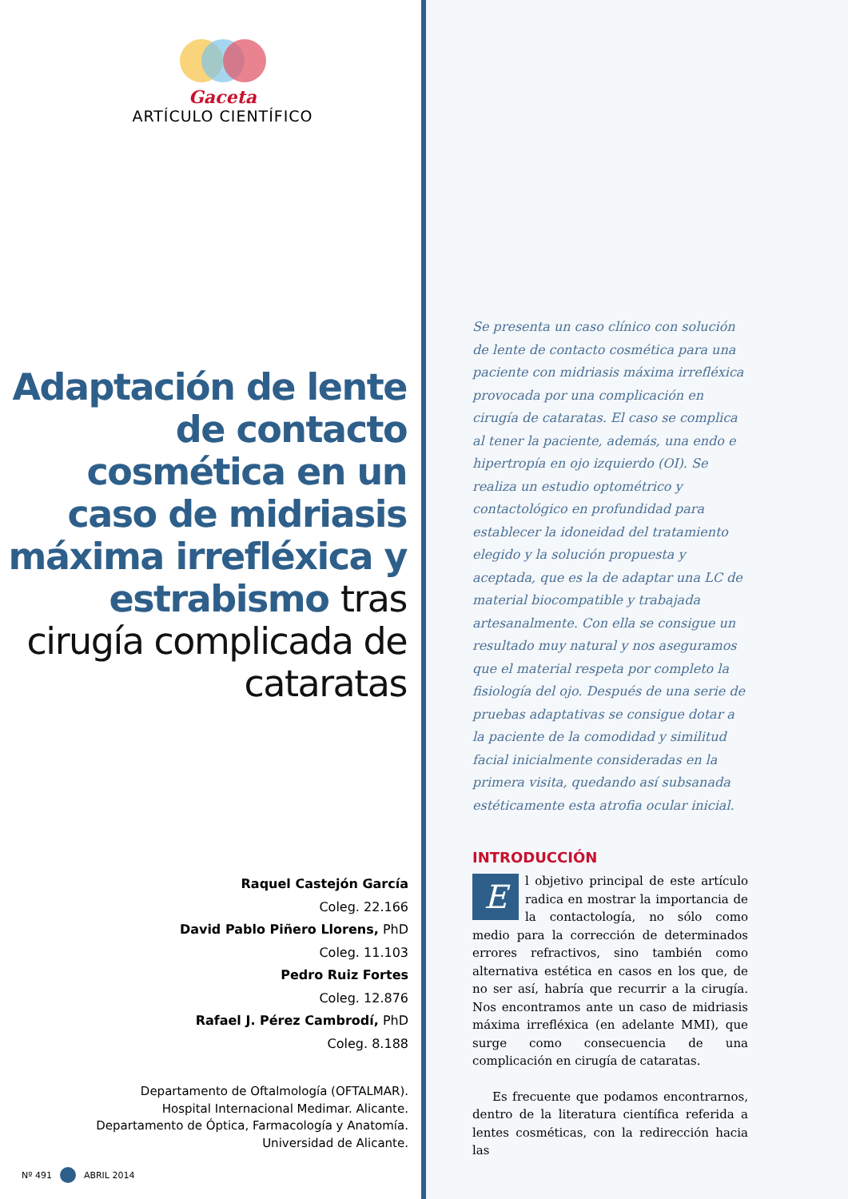Gaceta
ARTÍCULO CIENTÍFICO
Adaptación de lente de contacto cosmética en un caso de midriasis máxima irrefléxica y estrabismo tras cirugía complicada de cataratas
Raquel Castejón García
Coleg. 22.166
David Pablo Piñero Llorens, PhD
Coleg. 11.103
Pedro Ruiz Fortes
Coleg. 12.876
Rafael J. Pérez Cambrodí, PhD
Coleg. 8.188
Departamento de Oftalmología (OFTALMAR).
Hospital Internacional Medimar. Alicante.
Departamento de Óptica, Farmacología y Anatomía.
Universidad de Alicante.
Nº 491 ABRIL 2014
Se presenta un caso clínico con solución de lente de contacto cosmética para una paciente con midriasis máxima irrefléxica provocada por una complicación en cirugía de cataratas. El caso se complica al tener la paciente, además, una endo e hipertropía en ojo izquierdo (OI). Se realiza un estudio optométrico y contactológico en profundidad para establecer la idoneidad del tratamiento elegido y la solución propuesta y aceptada, que es la de adaptar una LC de material biocompatible y trabajada artesanalmente. Con ella se consigue un resultado muy natural y nos aseguramos que el material respeta por completo la fisiología del ojo. Después de una serie de pruebas adaptativas se consigue dotar a la paciente de la comodidad y similitud facial inicialmente consideradas en la primera visita, quedando así subsanada estéticamente esta atrofia ocular inicial.
INTRODUCCIÓN
E
l objetivo principal de este artículo radica en mostrar la importancia de la contactología, no sólo como medio para la corrección de determinados errores refractivos, sino también como alternativa estética en casos en los que, de no ser así, habría que recurrir a la cirugía. Nos encontramos ante un caso de midriasis máxima irrefléxica (en adelante MMI), que surge como consecuencia de una complicación en cirugía de cataratas.
Es frecuente que podamos encontrarnos, dentro de la literatura científica referida a lentes cosméticas, con la redirección hacia las